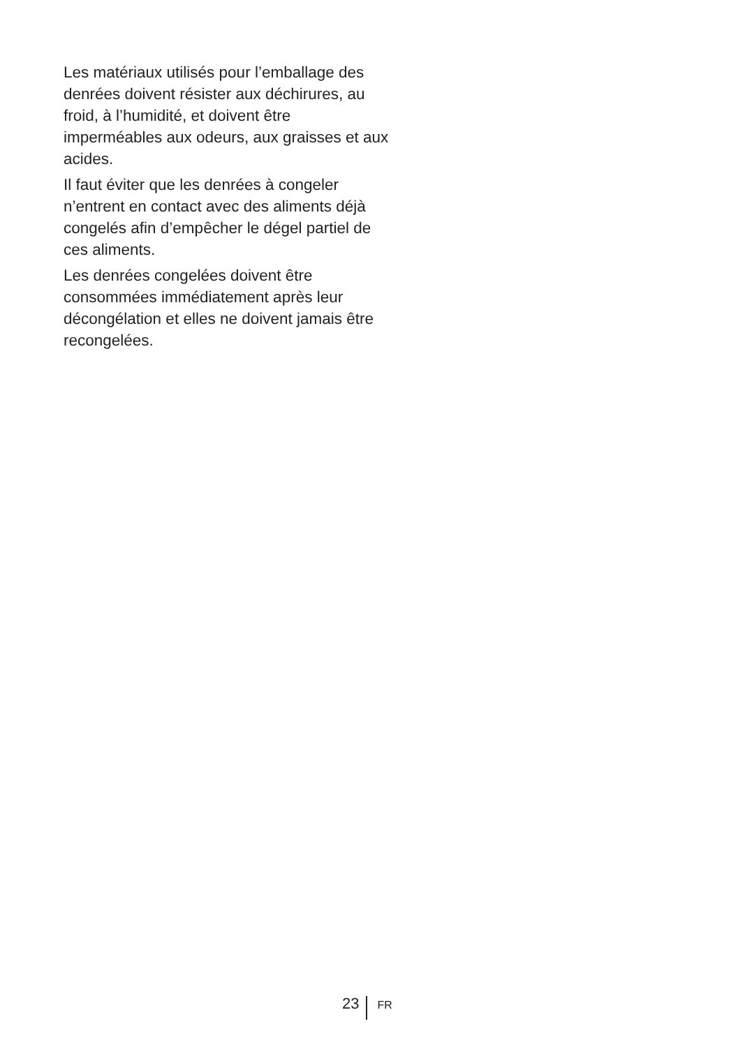Les matériaux utilisés pour l’emballage des denrées doivent résister aux déchirures, au froid, à l’humidité, et doivent être imperméables aux odeurs, aux graisses et aux acides.
Il faut éviter que les denrées à congeler n’entrent en contact avec des aliments déjà congelés afin d’empêcher le dégel partiel de ces aliments.
Les denrées congelées doivent être consommées immédiatement après leur décongélation et elles ne doivent jamais être recongelées.
23
FR